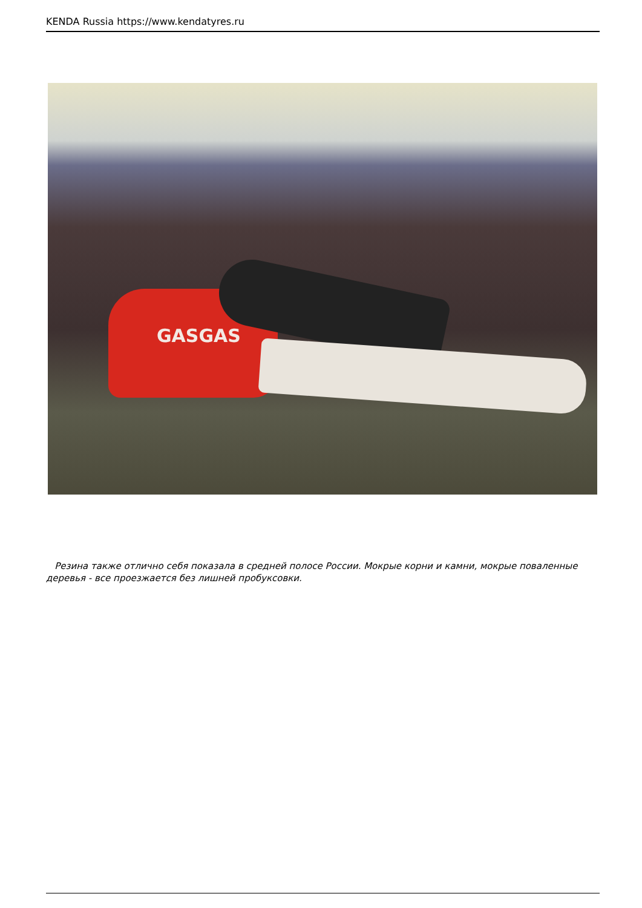KENDA Russia https://www.kendatyres.ru
GASGAS
Резина также отлично себя показала в средней полосе России. Мокрые корни и камни, мокрые поваленные деревья - все проезжается без лишней пробуксовки.